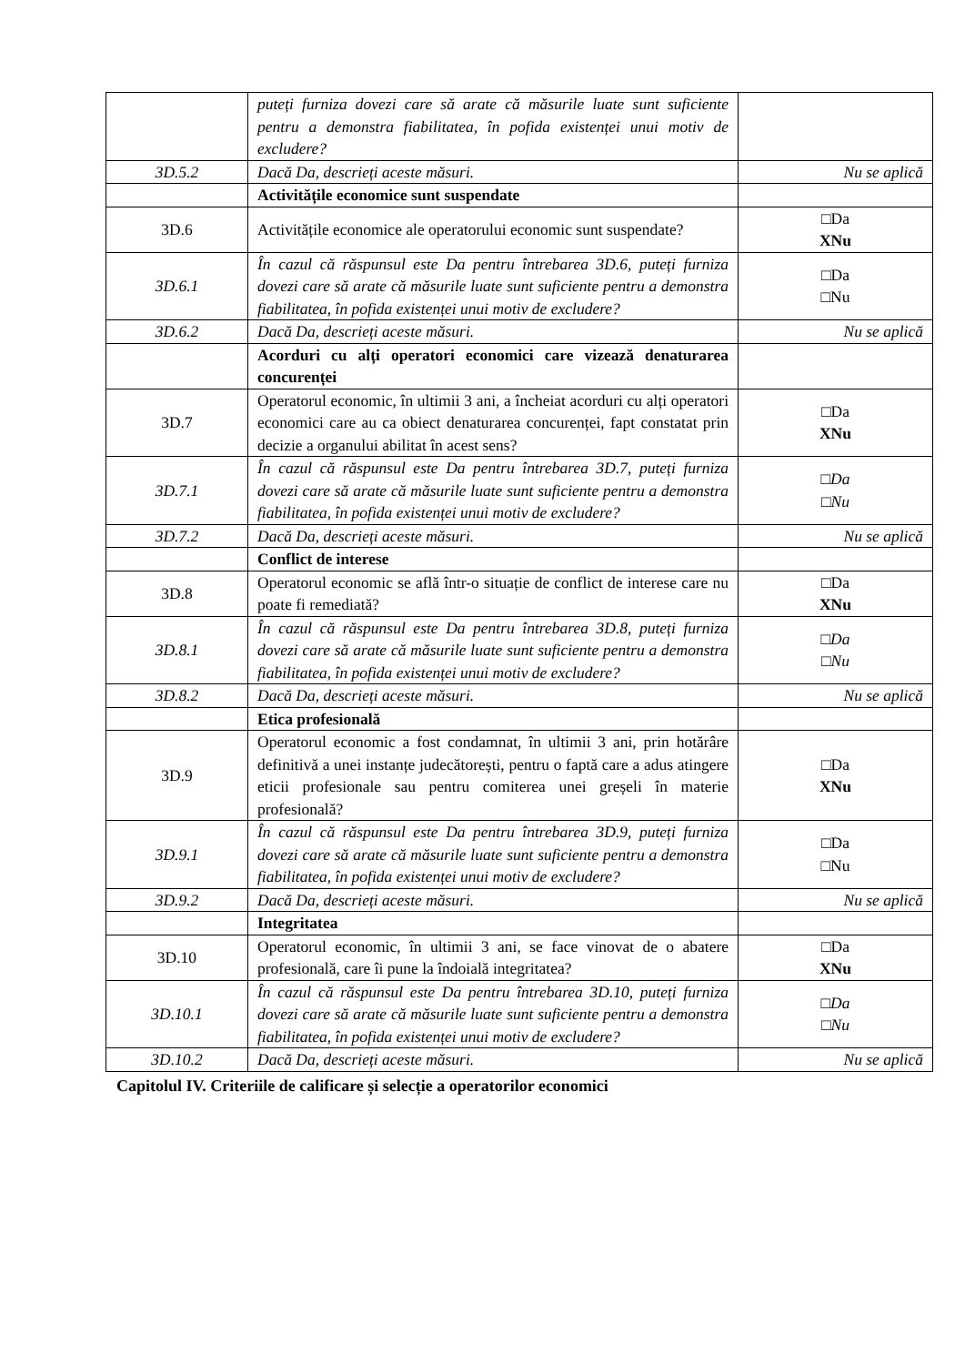| | puteți furniza dovezi care să arate că măsurile luate sunt suficiente pentru a demonstra fiabilitatea, în pofida existenței unui motiv de excludere? | |
| 3D.5.2 | Dacă Da, descrieți aceste măsuri. | Nu se aplică |
| | Activitățile economice sunt suspendate | |
| 3D.6 | Activitățile economice ale operatorului economic sunt suspendate? | □Da XNu |
| 3D.6.1 | În cazul că răspunsul este Da pentru întrebarea 3D.6, puteți furniza dovezi care să arate că măsurile luate sunt suficiente pentru a demonstra fiabilitatea, în pofida existenței unui motiv de excludere? | □Da □Nu |
| 3D.6.2 | Dacă Da, descrieți aceste măsuri. | Nu se aplică |
| | Acorduri cu alți operatori economici care vizează denaturarea concurenței | |
| 3D.7 | Operatorul economic, în ultimii 3 ani, a încheiat acorduri cu alți operatori economici care au ca obiect denaturarea concurenței, fapt constatat prin decizie a organului abilitat în acest sens? | □Da XNu |
| 3D.7.1 | În cazul că răspunsul este Da pentru întrebarea 3D.7, puteți furniza dovezi care să arate că măsurile luate sunt suficiente pentru a demonstra fiabilitatea, în pofida existenței unui motiv de excludere? | □Da □Nu |
| 3D.7.2 | Dacă Da, descrieți aceste măsuri. | Nu se aplică |
| | Conflict de interese | |
| 3D.8 | Operatorul economic se află într-o situație de conflict de interese care nu poate fi remediată? | □Da XNu |
| 3D.8.1 | În cazul că răspunsul este Da pentru întrebarea 3D.8, puteți furniza dovezi care să arate că măsurile luate sunt suficiente pentru a demonstra fiabilitatea, în pofida existenței unui motiv de excludere? | □Da □Nu |
| 3D.8.2 | Dacă Da, descrieți aceste măsuri. | Nu se aplică |
| | Etica profesională | |
| 3D.9 | Operatorul economic a fost condamnat, în ultimii 3 ani, prin hotărâre definitivă a unei instanțe judecătorești, pentru o faptă care a adus atingere eticii profesionale sau pentru comiterea unei greșeli în materie profesională? | □Da XNu |
| 3D.9.1 | În cazul că răspunsul este Da pentru întrebarea 3D.9, puteți furniza dovezi care să arate că măsurile luate sunt suficiente pentru a demonstra fiabilitatea, în pofida existenței unui motiv de excludere? | □Da □Nu |
| 3D.9.2 | Dacă Da, descrieți aceste măsuri. | Nu se aplică |
| | Integritatea | |
| 3D.10 | Operatorul economic, în ultimii 3 ani, se face vinovat de o abatere profesională, care îi pune la îndoială integritatea? | □Da XNu |
| 3D.10.1 | În cazul că răspunsul este Da pentru întrebarea 3D.10, puteți furniza dovezi care să arate că măsurile luate sunt suficiente pentru a demonstra fiabilitatea, în pofida existenței unui motiv de excludere? | □Da □Nu |
| 3D.10.2 | Dacă Da, descrieți aceste măsuri. | Nu se aplică |
Capitolul IV. Criteriile de calificare și selecție a operatorilor economici